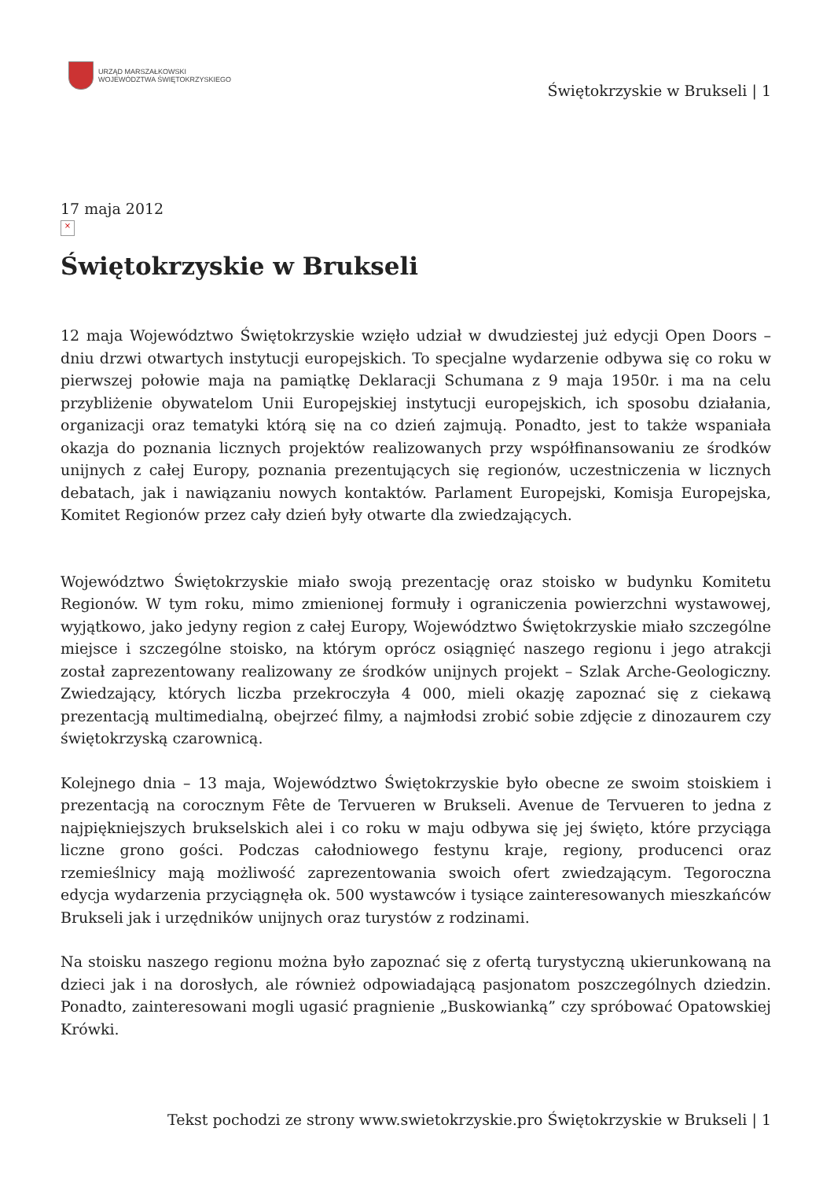URZĄD MARSZAŁKOWSKI
WOJEWÓDZTWA ŚWIĘTOKRZYSKIEGO
Świętokrzyskie w Brukseli | 1
17 maja 2012
×
Świętokrzyskie w Brukseli
12 maja Województwo Świętokrzyskie wzięło udział w dwudziestej już edycji Open Doors – dniu drzwi otwartych instytucji europejskich. To specjalne wydarzenie odbywa się co roku w pierwszej połowie maja na pamiątkę Deklaracji Schumana z 9 maja 1950r. i ma na celu przybliżenie obywatelom Unii Europejskiej instytucji europejskich, ich sposobu działania, organizacji oraz tematyki którą się na co dzień zajmują. Ponadto, jest to także wspaniała okazja do poznania licznych projektów realizowanych przy współfinansowaniu ze środków unijnych z całej Europy, poznania prezentujących się regionów, uczestniczenia w licznych debatach, jak i nawiązaniu nowych kontaktów. Parlament Europejski, Komisja Europejska, Komitet Regionów przez cały dzień były otwarte dla zwiedzających.
Województwo Świętokrzyskie miało swoją prezentację oraz stoisko w budynku Komitetu Regionów. W tym roku, mimo zmienionej formuły i ograniczenia powierzchni wystawowej, wyjątkowo, jako jedyny region z całej Europy, Województwo Świętokrzyskie miało szczególne miejsce i szczególne stoisko, na którym oprócz osiągnięć naszego regionu i jego atrakcji został zaprezentowany realizowany ze środków unijnych projekt – Szlak Arche-Geologiczny. Zwiedzający, których liczba przekroczyła 4 000, mieli okazję zapoznać się z ciekawą prezentacją multimedialną, obejrzeć filmy, a najmłodsi zrobić sobie zdjęcie z dinozaurem czy świętokrzyską czarownicą.
Kolejnego dnia – 13 maja, Województwo Świętokrzyskie było obecne ze swoim stoiskiem i prezentacją na corocznym Fête de Tervueren w Brukseli. Avenue de Tervueren to jedna z najpiękniejszych brukselskich alei i co roku w maju odbywa się jej święto, które przyciąga liczne grono gości. Podczas całodniowego festynu kraje, regiony, producenci oraz rzemieślnicy mają możliwość zaprezentowania swoich ofert zwiedzającym. Tegoroczna edycja wydarzenia przyciągnęła ok. 500 wystawców i tysiące zainteresowanych mieszkańców Brukseli jak i urzędników unijnych oraz turystów z rodzinami.
Na stoisku naszego regionu można było zapoznać się z ofertą turystyczną ukierunkowaną na dzieci jak i na dorosłych, ale również odpowiadającą pasjonatom poszczególnych dziedzin. Ponadto, zainteresowani mogli ugasić pragnienie „Buskowianką” czy spróbować Opatowskiej Krówki.
Tekst pochodzi ze strony www.swietokrzyskie.pro Świętokrzyskie w Brukseli | 1